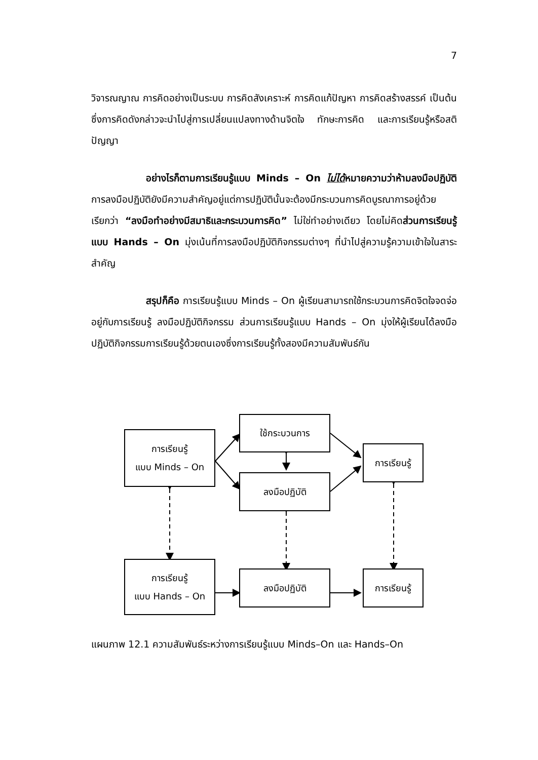7
วิจารณญาณ การคิดอย่างเป็นระบบ การคิดสังเคราะห์ การคิดแก้ปัญหา การคิดสร้างสรรค์ เป็นต้น ซึ่งการคิดดังกล่าวจะนำไปสู่การเปลี่ยนแปลงทางด้านจิตใจ ทักษะการคิด และการเรียนรู้หรือสติปัญญา
อย่างไรก็ตามการเรียนรู้แบบ Minds – On ไม่ได้หมายความว่าห้ามลงมือปฏิบัติ การลงมือปฏิบัติยังมีความสำคัญอยู่แต่การปฏิบัตินั้นจะต้องมีกระบวนการคิดบูรณาการอยู่ด้วย เรียกว่า “ลงมือทำอย่างมีสมาธิและกระบวนการคิด” ไม่ใช่ทำอย่างเดียว โดยไม่คิดส่วนการเรียนรู้แบบ Hands – On มุ่งเน้นที่การลงมือปฏิบัติกิจกรรมต่างๆ ที่นำไปสู่ความรู้ความเข้าใจในสาระสำคัญ
สรุปก็คือ การเรียนรู้แบบ Minds – On ผู้เรียนสามารถใช้กระบวนการคิดจิตใจจดจ่ออยู่กับการเรียนรู้ ลงมือปฏิบัติกิจกรรม ส่วนการเรียนรู้แบบ Hands – On มุ่งให้ผู้เรียนได้ลงมือปฏิบัติกิจกรรมการเรียนรู้ด้วยตนเองซึ่งการเรียนรู้ทั้งสองมีความสัมพันธ์กัน
การเรียนรู้
แบบ Minds – On
ใช้กระบวนการ
ลงมือปฏิบัติ
การเรียนรู้
การเรียนรู้
แบบ Hands – On
ลงมือปฏิบัติ
การเรียนรู้
แผนภาพ 12.1 ความสัมพันธ์ระหว่างการเรียนรู้แบบ Minds–On และ Hands–On